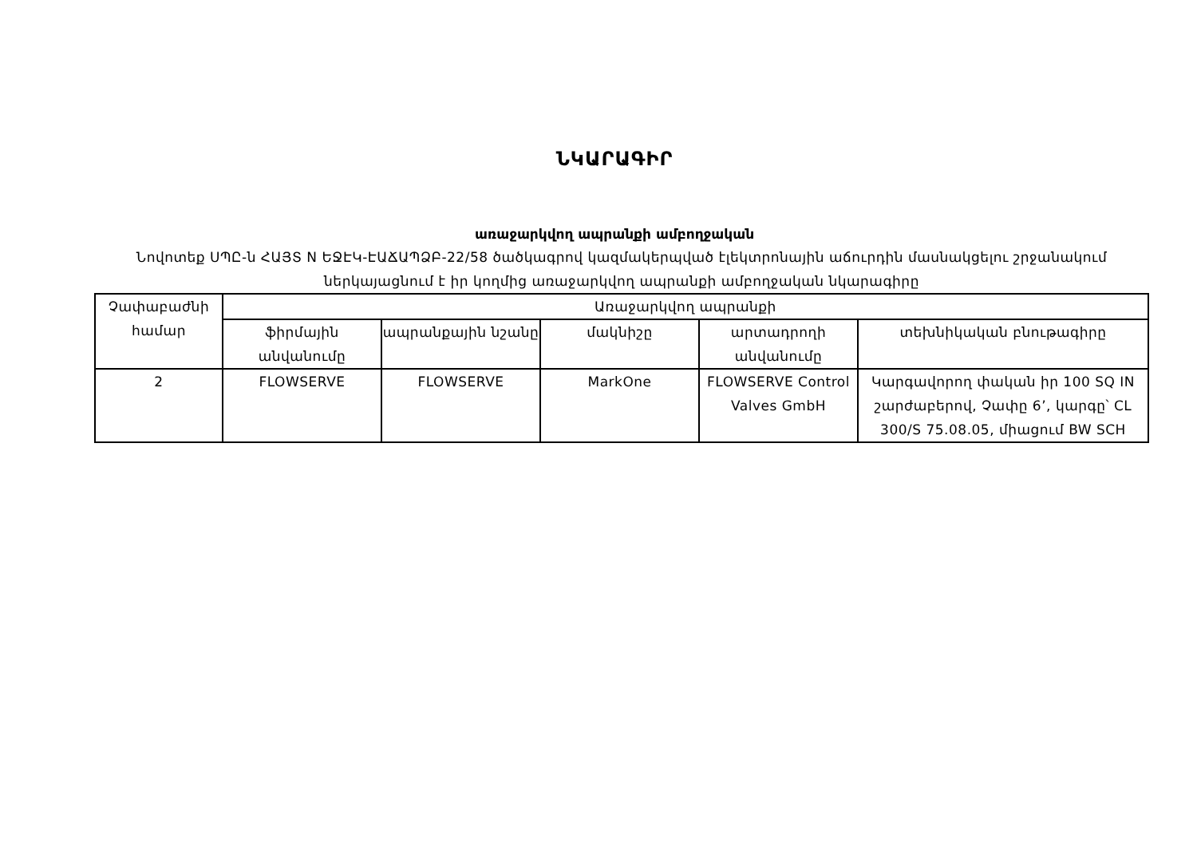ՆԿԱՐԱԳԻՐ
առաջարկվող ապրանքի ամբողջական
Նովոտեք ՍՊԸ-ն ՀԱՅՏ N ԵՋԷԿ-ԷԱՃԱՊՁԲ-22/58 ծածկագրով կազմակերպված էլեկտրոնային աճուրդին մասնակցելու շրջանակում ներկայացնում է իր կողմից առաջարկվող ապրանքի ամբողջական նկարագիրը
| Չափաբաժնի համար | Առաջարկվող ապրանքի | | | | |
| --- | --- | --- | --- | --- | --- |
| | ֆիրմային անվանումը | ապրանքային նշանը | մակնիշը | արտադրողի անվանումը | տեխնիկական բնութագիրը |
| 2 | FLOWSERVE | FLOWSERVE | MarkOne | FLOWSERVE Control Valves GmbH | Կարգավորող փական իր 100 SQ IN շարժաբերով, Չափը 6’, կարգը՝ CL 300/S 75.08.05, միացում BW SCH |